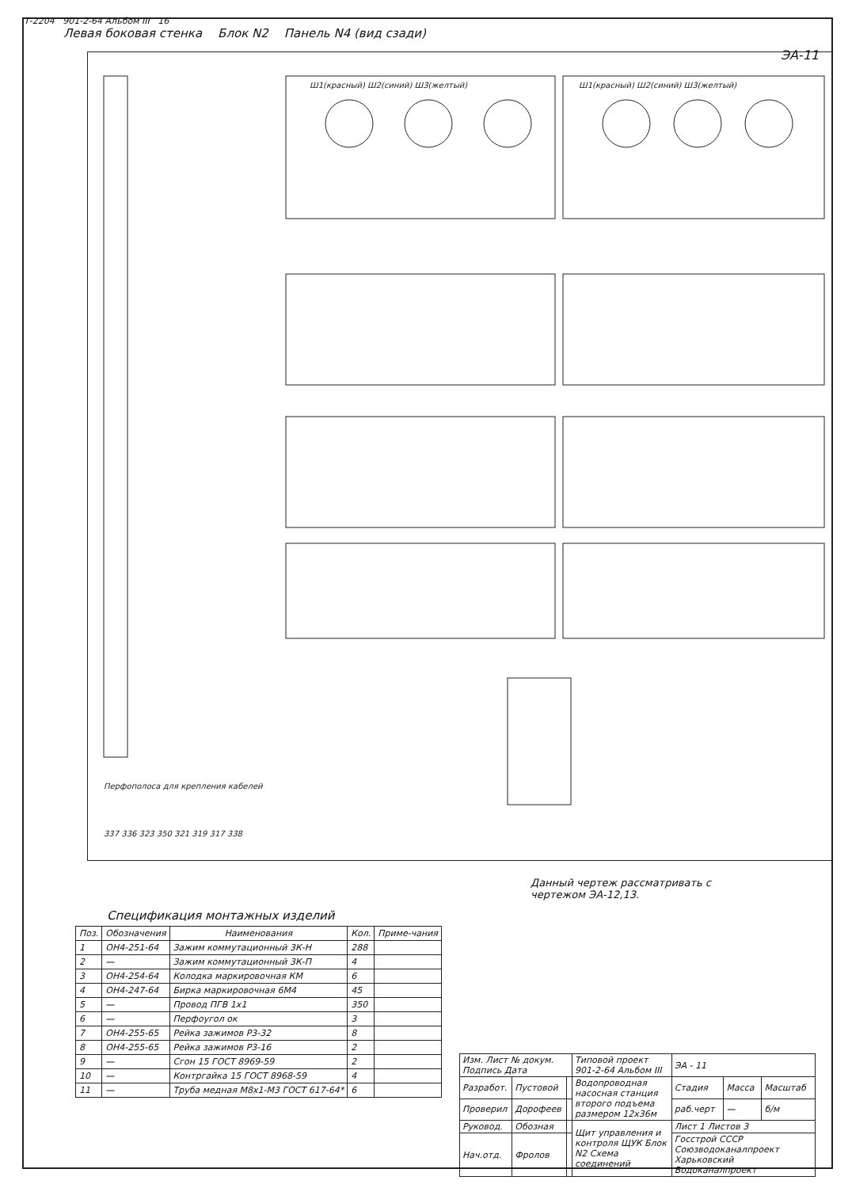Т-2204 901-2-64 Альбом III 16
ЭА-11
Левая боковая стенка Блок N2 Панель N4 (вид сзади)
Ш1(красный) Ш2(синий) Ш3(желтый)
Ш1(красный) Ш2(синий) Ш3(желтый)
Перфополоса для крепления кабелей
337 336 323 350 321 319 317 338
Данный чертеж рассматривать с чертежом ЭА-12,13.
Спецификация монтажных изделий
| Поз. | Обозначения | Наименования | Кол. | Приме-чания |
| --- | --- | --- | --- | --- |
| 1 | ОН4-251-64 | Зажим коммутационный 3К-Н | 288 | |
| 2 | — | Зажим коммутационный 3К-П | 4 | |
| 3 | ОН4-254-64 | Колодка маркировочная КМ | 6 | |
| 4 | ОН4-247-64 | Бирка маркировочная 6М4 | 45 | |
| 5 | — | Провод ПГВ 1х1 | 350 | |
| 6 | — | Перфоугол ок | 3 | |
| 7 | ОН4-255-65 | Рейка зажимов Р3-32 | 8 | |
| 8 | ОН4-255-65 | Рейка зажимов Р3-16 | 2 | |
| 9 | — | Сгон 15 ГОСТ 8969-59 | 2 | |
| 10 | — | Контргайка 15 ГОСТ 8968-59 | 4 | |
| 11 | — | Труба медная М8х1-М3 ГОСТ 617-64* | 6 | |
| Изм. Лист № докум. Подпись Дата | | | Типовой проект 901-2-64 Альбом III | ЭА - 11 | | |
| Разработ. | Пустовой | | Водопроводная насосная станция второго подъема размером 12х36м | Стадия | Масса | Масштаб |
| Проверил | Дорофеев | | | раб.черт | — | б/м |
| Руковод. | Обозная | | Щит управления и контроля ЩУК Блок N2 Схема соединений | Лист 1 Листов 3 | | |
| Нач.отд. | Фролов | | | Госстрой СССР Союзводоканалпроект Харьковский Водоканалпроект | | |